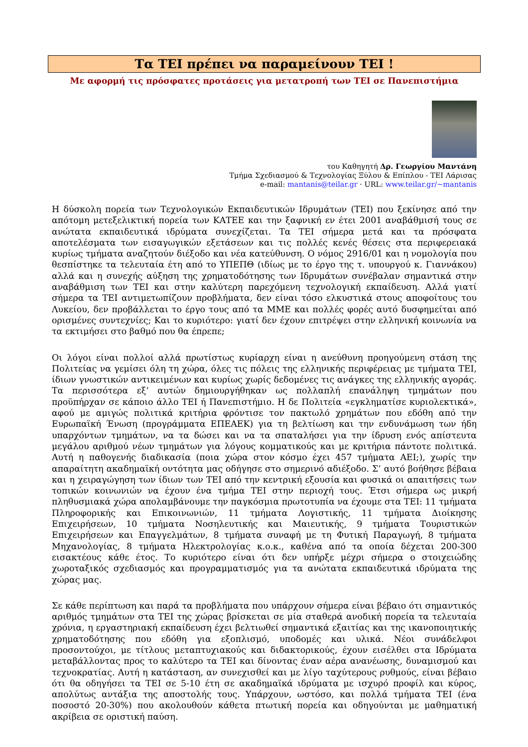Τα ΤΕΙ πρέπει να παραμείνουν ΤΕΙ !
Με αφορμή τις πρόσφατες προτάσεις για μετατροπή των ΤΕΙ σε Πανεπιστήμια
του Καθηγητή Δρ. Γεωργίου Μαντάνη
Τμήμα Σχεδιασμού & Τεχνολογίας Ξύλου & Επίπλου - ΤΕΙ Λάρισας
e-mail: mantanis@teilar.gr · URL: www.teilar.gr/~mantanis
Η δύσκολη πορεία των Τεχνολογικών Εκπαιδευτικών Ιδρυμάτων (ΤΕΙ) που ξεκίνησε από την απότομη μετεξελικτική πορεία των ΚΑΤΕΕ και την ξαφνική εν έτει 2001 αναβάθμισή τους σε ανώτατα εκπαιδευτικά ιδρύματα συνεχίζεται. Τα ΤΕΙ σήμερα μετά και τα πρόσφατα αποτελέσματα των εισαγωγικών εξετάσεων και τις πολλές κενές θέσεις στα περιφερειακά κυρίως τμήματα αναζητούν διέξοδο και νέα κατεύθυνση. Ο νόμος 2916/01 και η νομολογία που θεσπίστηκε τα τελευταία έτη από το ΥΠΕΠΘ (ιδίως με το έργο της τ. υπουργού κ. Γιαννάκου) αλλά και η συνεχής αύξηση της χρηματοδότησης των Ιδρυμάτων συνέβαλαν σημαντικά στην αναβάθμιση των ΤΕΙ και στην καλύτερη παρεχόμενη τεχνολογική εκπαίδευση. Αλλά γιατί σήμερα τα ΤΕΙ αντιμετωπίζουν προβλήματα, δεν είναι τόσο ελκυστικά στους αποφοίτους του Λυκείου, δεν προβάλλεται το έργο τους από τα ΜΜΕ και πολλές φορές αυτό δυσφημείται από ορισμένες συντεχνίες; Και το κυριότερο: γιατί δεν έχουν επιτρέψει στην ελληνική κοινωνία να τα εκτιμήσει στο βαθμό που θα έπρεπε;
Οι λόγοι είναι πολλοί αλλά πρωτίστως κυρίαρχη είναι η ανεύθυνη προηγούμενη στάση της Πολιτείας να γεμίσει όλη τη χώρα, όλες τις πόλεις της ελληνικής περιφέρειας με τμήματα ΤΕΙ, ίδιων γνωστικών αντικειμένων και κυρίως χωρίς δεδομένες τις ανάγκες της ελληνικής αγοράς. Τα περισσότερα εξ’ αυτών δημιουργήθηκαν ως πολλαπλή επανάληψη τμημάτων που προϋπήρχαν σε κάποιο άλλο ΤΕΙ ή Πανεπιστήμιο. Η δε Πολιτεία «εγκληματίσε κυριολεκτικά», αφού με αμιγώς πολιτικά κριτήρια φρόντισε τον πακτωλό χρημάτων που εδόθη από την Ευρωπαϊκή Ένωση (προγράμματα ΕΠΕΑΕΚ) για τη βελτίωση και την ενδυνάμωση των ήδη υπαρχόντων τμημάτων, να τα δώσει και να τα σπαταλήσει για την ίδρυση ενός απίστευτα μεγάλου αριθμού νέων τμημάτων για λόγους κομματικούς και με κριτήρια πάντοτε πολιτικά. Αυτή η παθογενής διαδικασία (ποια χώρα στον κόσμο έχει 457 τμήματα ΑΕΙ;), χωρίς την απαραίτητη ακαδημαϊκή οντότητα μας οδήγησε στο σημερινό αδιέξοδο. Σ’ αυτό βοήθησε βέβαια και η χειραγώγηση των ίδιων των ΤΕΙ από την κεντρική εξουσία και φυσικά οι απαιτήσεις των τοπικών κοινωνιών να έχουν ένα τμήμα ΤΕΙ στην περιοχή τους. Έτσι σήμερα ως μικρή πληθυσμιακά χώρα απολαμβάνουμε την παγκόσμια πρωτοτυπία να έχουμε στα ΤΕΙ: 11 τμήματα Πληροφορικής και Επικοινωνιών, 11 τμήματα Λογιστικής, 11 τμήματα Διοίκησης Επιχειρήσεων, 10 τμήματα Νοσηλευτικής και Μαιευτικής, 9 τμήματα Τουριστικών Επιχειρήσεων και Επαγγελμάτων, 8 τμήματα συναφή με τη Φυτική Παραγωγή, 8 τμήματα Μηχανολογίας, 8 τμήματα Ηλεκτρολογίας κ.ο.κ., καθένα από τα οποία δέχεται 200-300 εισακτέους κάθε έτος. Το κυριότερο είναι ότι δεν υπήρξε μέχρι σήμερα ο στοιχειώδης χωροταξικός σχεδιασμός και προγραμματισμός για τα ανώτατα εκπαιδευτικά ιδρύματα της χώρας μας.
Σε κάθε περίπτωση και παρά τα προβλήματα που υπάρχουν σήμερα είναι βέβαιο ότι σημαντικός αριθμός τμημάτων στα ΤΕΙ της χώρας βρίσκεται σε μία σταθερά ανοδική πορεία τα τελευταία χρόνια, η εργαστηριακή εκπαίδευση έχει βελτιωθεί σημαντικά εξαιτίας και της ικανοποιητικής χρηματοδότησης που εδόθη για εξοπλισμό, υποδομές και υλικά. Νέοι συνάδελφοι προσοντούχοι, με τίτλους μεταπτυχιακούς και διδακτορικούς, έχουν εισέλθει στα Ιδρύματα μεταβάλλοντας προς το καλύτερο τα ΤΕΙ και δίνοντας έναν αέρα ανανέωσης, δυναμισμού και τεχνοκρατίας. Αυτή η κατάσταση, αν συνεχισθεί και με λίγο ταχύτερους ρυθμούς, είναι βέβαιο ότι θα οδηγήσει τα ΤΕΙ σε 5-10 έτη σε ακαδημαϊκά ιδρύματα με ισχυρό προφίλ και κύρος, απολύτως αντάξια της αποστολής τους. Υπάρχουν, ωστόσο, και πολλά τμήματα ΤΕΙ (ένα ποσοστό 20-30%) που ακολουθούν κάθετα πτωτική πορεία και οδηγούνται με μαθηματική ακρίβεια σε οριστική παύση.